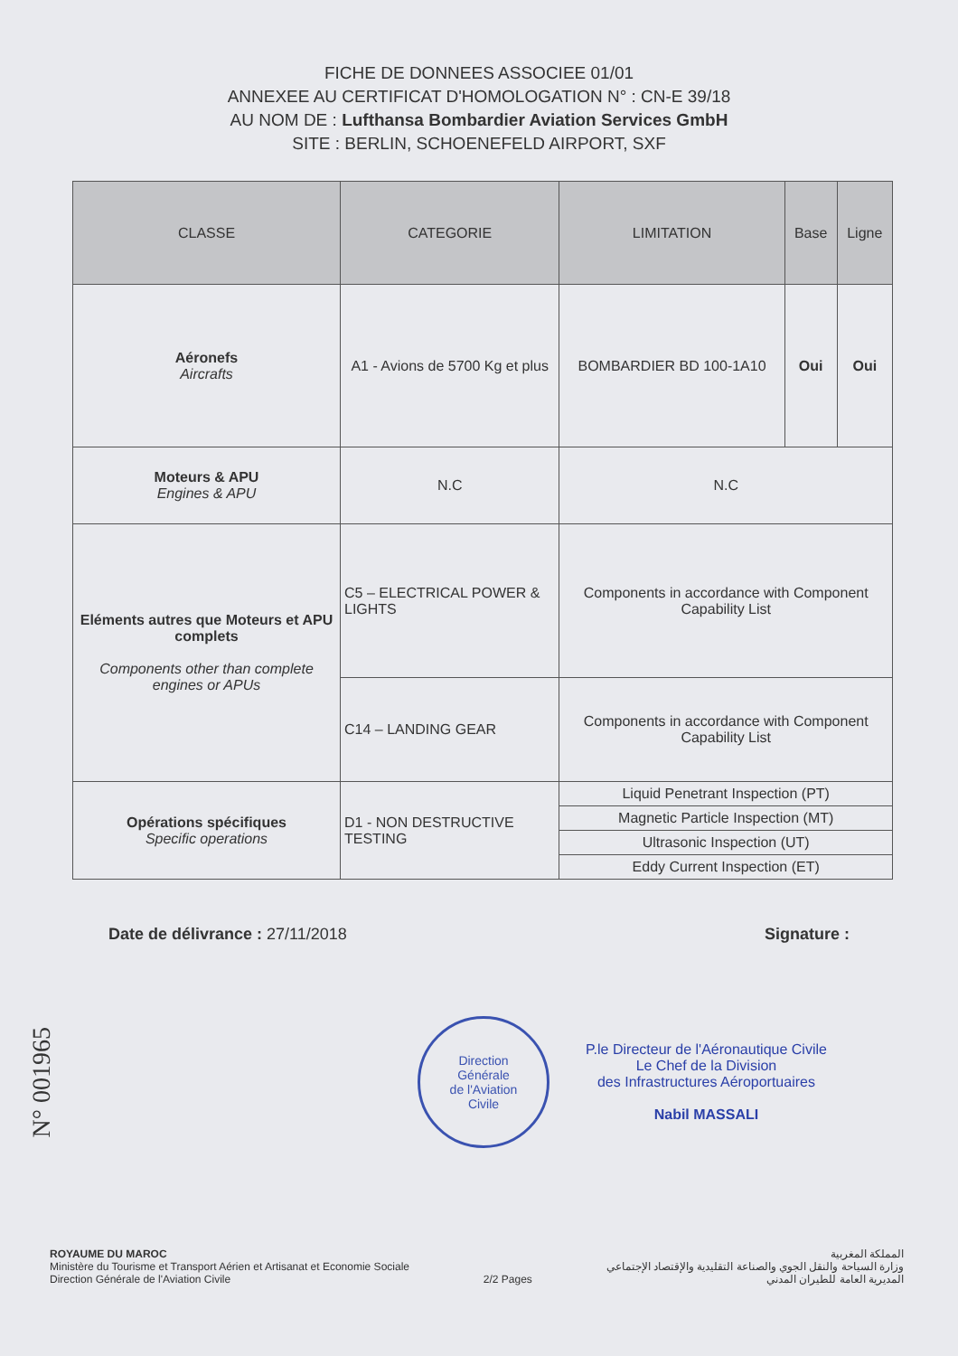FICHE DE DONNEES ASSOCIEE 01/01
ANNEXEE AU CERTIFICAT D'HOMOLOGATION N° : CN-E 39/18
AU NOM DE : Lufthansa Bombardier Aviation Services GmbH
SITE : BERLIN, SCHOENEFELD AIRPORT, SXF
| CLASSE | CATEGORIE | LIMITATION | Base | Ligne |
| --- | --- | --- | --- | --- |
| Aéronefs Aircrafts | A1 - Avions de 5700 Kg et plus | BOMBARDIER BD 100-1A10 | Oui | Oui |
| Moteurs & APU Engines & APU | N.C | N.C | | |
| Eléments autres que Moteurs et APU complets Components other than complete engines or APUs | C5 – ELECTRICAL POWER & LIGHTS | Components in accordance with Component Capability List | | |
| | C14 – LANDING GEAR | Components in accordance with Component Capability List | | |
| Opérations spécifiques Specific operations | D1 - NON DESTRUCTIVE TESTING | Liquid Penetrant Inspection (PT) | | |
| | | Magnetic Particle Inspection (MT) | | |
| | | Ultrasonic Inspection (UT) | | |
| | | Eddy Current Inspection (ET) | | |
Date de délivrance : 27/11/2018 Signature :
N° 001965
Direction
Générale
de l'Aviation
Civile
P.le Directeur de l'Aéronautique Civile
Le Chef de la Division
des Infrastructures Aéroportuaires
Nabil MASSALI
ROYAUME DU MAROC
Ministère du Tourisme et Transport Aérien et Artisanat et Economie Sociale
Direction Générale de l'Aviation Civile
2/2 Pages المملكة المغربية
وزارة السياحة والنقل الجوي والصناعة التقليدية والإقتصاد الإجتماعي
المديرية العامة للطيران المدني